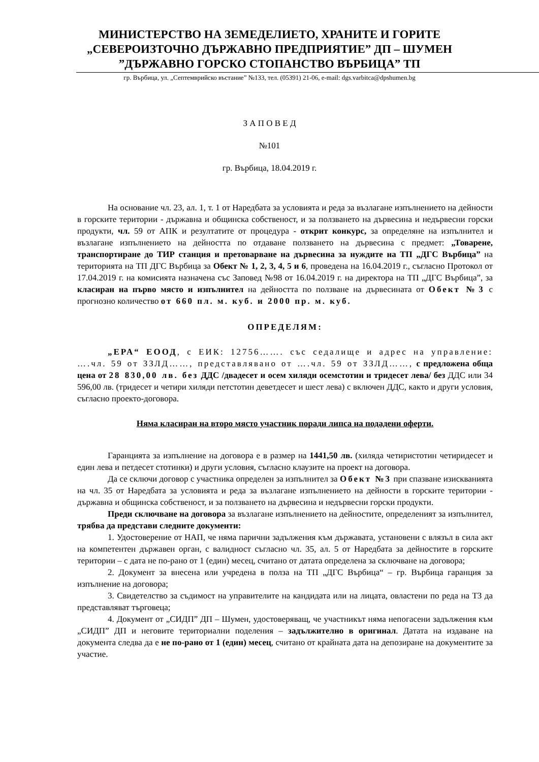МИНИСТЕРСТВО НА ЗЕМЕДЕЛИЕТО, ХРАНИТЕ И ГОРИТЕ
„СЕВЕРОИЗТОЧНО ДЪРЖАВНО ПРЕДПРИЯТИЕ” ДП – ШУМЕН
”ДЪРЖАВНО ГОРСКО СТОПАНСТВО ВЪРБИЦА” ТП
гр. Върбица, ул. „Септемврийско въстание” №133, тел. (05391) 21-06, e-mail: dgs.varbitca@dpshumen.bg
З А П О В Е Д
№101
гр. Върбица, 18.04.2019 г.
На основание чл. 23, ал. 1, т. 1 от Наредбата за условията и реда за възлагане изпълнението на дейности в горските територии - държавна и общинска собственост, и за ползването на дървесина и недървесни горски продукти, чл. 59 от АПК и резултатите от процедура - открит конкурс, за определяне на изпълнител и възлагане изпълнението на дейността по отдаване ползването на дървесина с предмет: „Товарене, транспортиране до ТИР станция и претоварване на дървесина за нуждите на ТП „ДГС Върбица” на територията на ТП ДГС Върбица за Обект № 1, 2, 3, 4, 5 и 6, проведена на 16.04.2019 г., съгласно Протокол от 17.04.2019 г. на комисията назначена със Заповед №98 от 16.04.2019 г. на директора на ТП „ДГС Върбица”, за класиран на първо място и изпълнител на дейността по ползване на дървесината от Обект №3 с прогнозно количество от 660 пл. м. куб. и 2000 пр. м. куб.
ОПРЕДЕЛЯМ:
„ЕРА“ ЕООД, с ЕИК: 12756……. със седалище и адрес на управление: ….чл. 59 от ЗЗЛД……, представлявано от ….чл. 59 от ЗЗЛД……, с предложена обща цена от 28 830,00 лв. без ДДС /двадесет и осем хиляди осемстотин и тридесет лева/ без ДДС или 34 596,00 лв. (тридесет и четири хиляди петстотин деветдесет и шест лева) с включен ДДС, както и други условия, съгласно проекто-договора.
Няма класиран на второ място участник поради липса на подадени оферти.
Гаранцията за изпълнение на договора е в размер на 1441,50 лв. (хиляда четиристотин четиридесет и един лева и петдесет стотинки) и други условия, съгласно клаузите на проект на договора.
Да се сключи договор с участника определен за изпълнител за Обект №3 при спазване изискванията на чл. 35 от Наредбата за условията и реда за възлагане изпълнението на дейности в горските територии - държавна и общинска собственост, и за ползването на дървесина и недървесни горски продукти.
Преди сключване на договора за възлагане изпълнението на дейностите, определеният за изпълнител, трябва да представи следните документи:
1. Удостоверение от НАП, че няма парични задължения към държавата, установени с влязъл в сила акт на компетентен държавен орган, с валидност съгласно чл. 35, ал. 5 от Наредбата за дейностите в горските територии – с дата не по-рано от 1 (един) месец, считано от датата определена за сключване на договора;
2. Документ за внесена или учредена в полза на ТП „ДГС Върбица“ – гр. Върбица гаранция за изпълнение на договора;
3. Свидетелство за съдимост на управителите на кандидата или на лицата, овластени по реда на ТЗ да представляват търговеца;
4. Документ от „СИДП” ДП – Шумен, удостоверяващ, че участникът няма непогасени задължения към „СИДП” ДП и неговите териториални поделения – задължително в оригинал. Датата на издаване на документа следва да е не по-рано от 1 (един) месец, считано от крайната дата на депозиране на документите за участие.